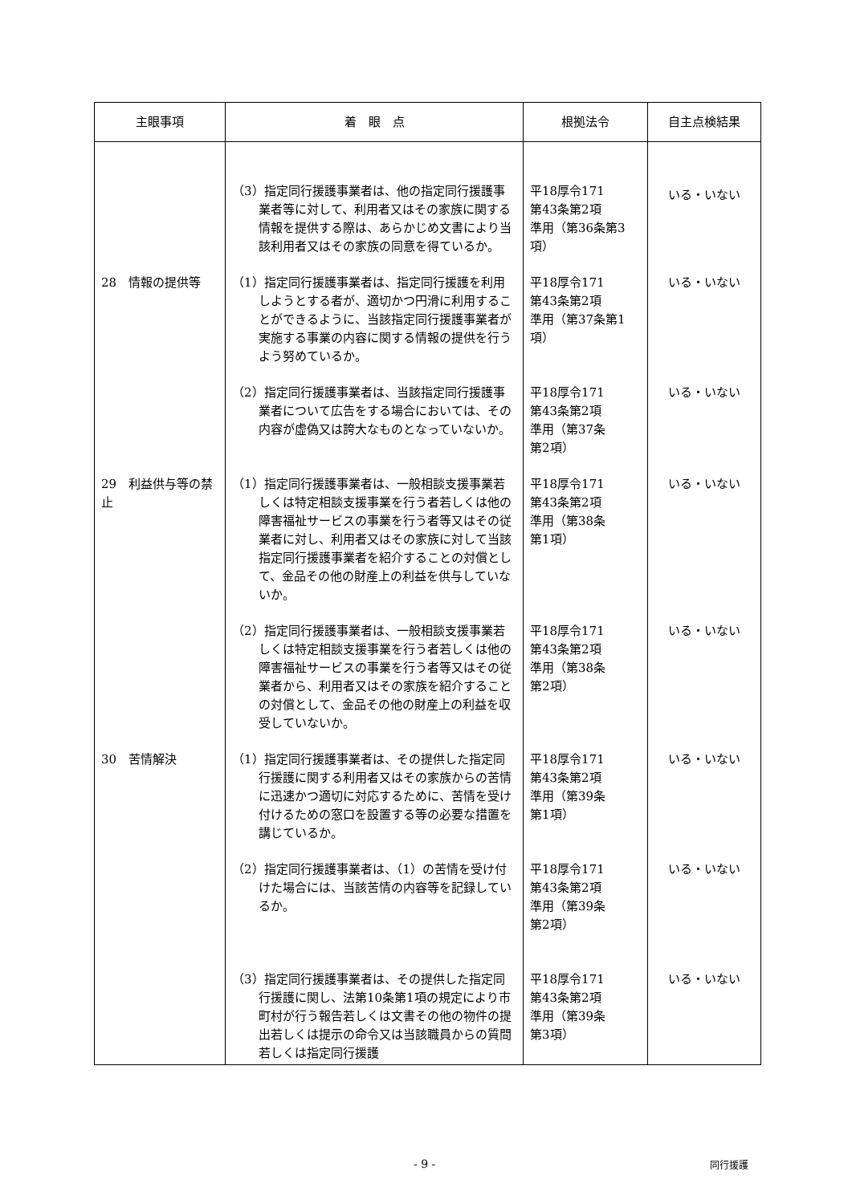| 主眼事項 | 着 眼 点 | 根拠法令 | 自主点検結果 |
| --- | --- | --- | --- |
| | （3）指定同行援護事業者は、他の指定同行援護事業者等に対して、利用者又はその家族に関する情報を提供する際は、あらかじめ文書により当該利用者又はその家族の同意を得ているか。 | 平18厚令171 第43条第2項 準用（第36条第3項） | いる・いない |
| 28 情報の提供等 | （1）指定同行援護事業者は、指定同行援護を利用しようとする者が、適切かつ円滑に利用することができるように、当該指定同行援護事業者が実施する事業の内容に関する情報の提供を行うよう努めているか。 | 平18厚令171 第43条第2項 準用（第37条第1項） | いる・いない |
| | （2）指定同行援護事業者は、当該指定同行援護事業者について広告をする場合においては、その内容が虚偽又は誇大なものとなっていないか。 | 平18厚令171 第43条第2項 準用（第37条 第2項） | いる・いない |
| 29 利益供与等の禁止 | （1）指定同行援護事業者は、一般相談支援事業若しくは特定相談支援事業を行う者若しくは他の障害福祉サービスの事業を行う者等又はその従業者に対し、利用者又はその家族に対して当該指定同行援護事業者を紹介することの対償として、金品その他の財産上の利益を供与していないか。 | 平18厚令171 第43条第2項 準用（第38条 第1項） | いる・いない |
| | （2）指定同行援護事業者は、一般相談支援事業若しくは特定相談支援事業を行う者若しくは他の障害福祉サービスの事業を行う者等又はその従業者から、利用者又はその家族を紹介することの対償として、金品その他の財産上の利益を収受していないか。 | 平18厚令171 第43条第2項 準用（第38条 第2項） | いる・いない |
| 30 苦情解決 | （1）指定同行援護事業者は、その提供した指定同行援護に関する利用者又はその家族からの苦情に迅速かつ適切に対応するために、苦情を受け付けるための窓口を設置する等の必要な措置を講じているか。 | 平18厚令171 第43条第2項 準用（第39条 第1項） | いる・いない |
| | （2）指定同行援護事業者は、（1）の苦情を受け付けた場合には、当該苦情の内容等を記録しているか。 | 平18厚令171 第43条第2項 準用（第39条 第2項） | いる・いない |
| | （3）指定同行援護事業者は、その提供した指定同行援護に関し、法第10条第1項の規定により市町村が行う報告若しくは文書その他の物件の提出若しくは提示の命令又は当該職員からの質問若しくは指定同行援護 | 平18厚令171 第43条第2項 準用（第39条 第3項） | いる・いない |
- 9 - 同行援護